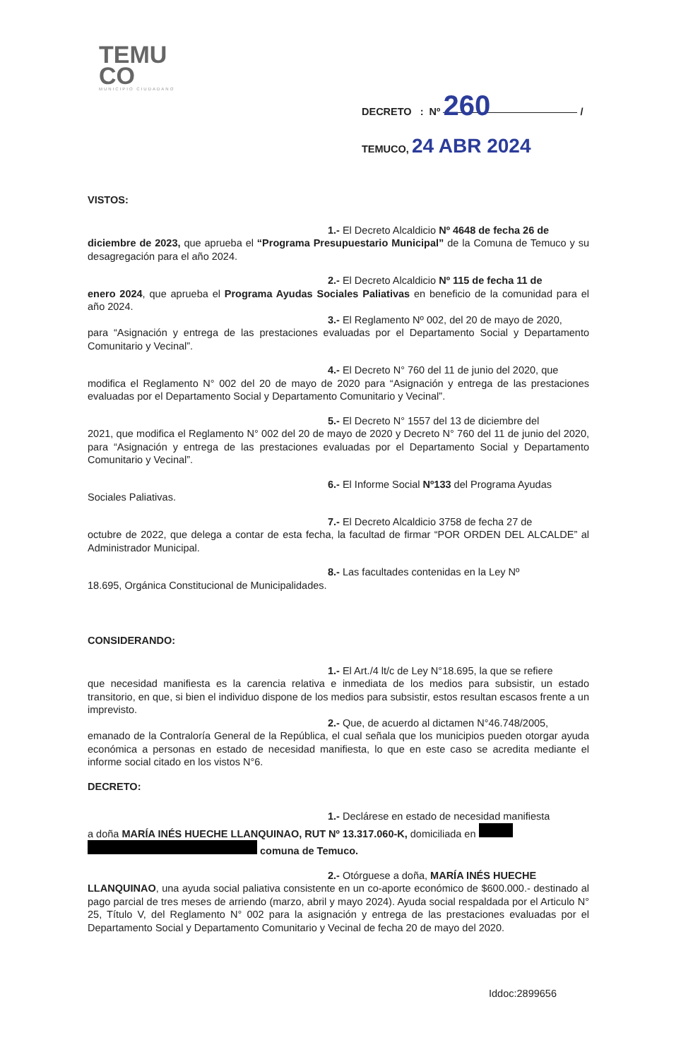TEMU
CO
MUNICIPIO CIUDADANO
DECRETO : Nº 260 /
TEMUCO, 24 ABR 2024
VISTOS:
1.- El Decreto Alcaldicio Nº 4648 de fecha 26 de
diciembre de 2023, que aprueba el “Programa Presupuestario Municipal” de la Comuna de Temuco y su desagregación para el año 2024.
2.- El Decreto Alcaldicio Nº 115 de fecha 11 de
enero 2024, que aprueba el Programa Ayudas Sociales Paliativas en beneficio de la comunidad para el año 2024.
3.- El Reglamento Nº 002, del 20 de mayo de 2020,
para “Asignación y entrega de las prestaciones evaluadas por el Departamento Social y Departamento Comunitario y Vecinal”.
4.- El Decreto N° 760 del 11 de junio del 2020, que
modifica el Reglamento N° 002 del 20 de mayo de 2020 para “Asignación y entrega de las prestaciones evaluadas por el Departamento Social y Departamento Comunitario y Vecinal”.
5.- El Decreto N° 1557 del 13 de diciembre del
2021, que modifica el Reglamento N° 002 del 20 de mayo de 2020 y Decreto N° 760 del 11 de junio del 2020, para “Asignación y entrega de las prestaciones evaluadas por el Departamento Social y Departamento Comunitario y Vecinal”.
6.- El Informe Social Nº133 del Programa Ayudas
Sociales Paliativas.
7.- El Decreto Alcaldicio 3758 de fecha 27 de
octubre de 2022, que delega a contar de esta fecha, la facultad de firmar “POR ORDEN DEL ALCALDE” al Administrador Municipal.
8.- Las facultades contenidas en la Ley Nº
18.695, Orgánica Constitucional de Municipalidades.
CONSIDERANDO:
1.- El Art./4 lt/c de Ley N°18.695, la que se refiere
que necesidad manifiesta es la carencia relativa e inmediata de los medios para subsistir, un estado transitorio, en que, si bien el individuo dispone de los medios para subsistir, estos resultan escasos frente a un imprevisto.
2.- Que, de acuerdo al dictamen N°46.748/2005,
emanado de la Contraloría General de la República, el cual señala que los municipios pueden otorgar ayuda económica a personas en estado de necesidad manifiesta, lo que en este caso se acredita mediante el informe social citado en los vistos N°6.
DECRETO:
1.- Declárese en estado de necesidad manifiesta
a doña MARÍA INÉS HUECHE LLANQUINAO, RUT Nº 13.317.060-K, domiciliada en
comuna de Temuco.
2.- Otórguese a doña, MARÍA INÉS HUECHE
LLANQUINAO, una ayuda social paliativa consistente en un co-aporte económico de $600.000.- destinado al pago parcial de tres meses de arriendo (marzo, abril y mayo 2024). Ayuda social respaldada por el Articulo N° 25, Título V, del Reglamento N° 002 para la asignación y entrega de las prestaciones evaluadas por el Departamento Social y Departamento Comunitario y Vecinal de fecha 20 de mayo del 2020.
Iddoc:2899656